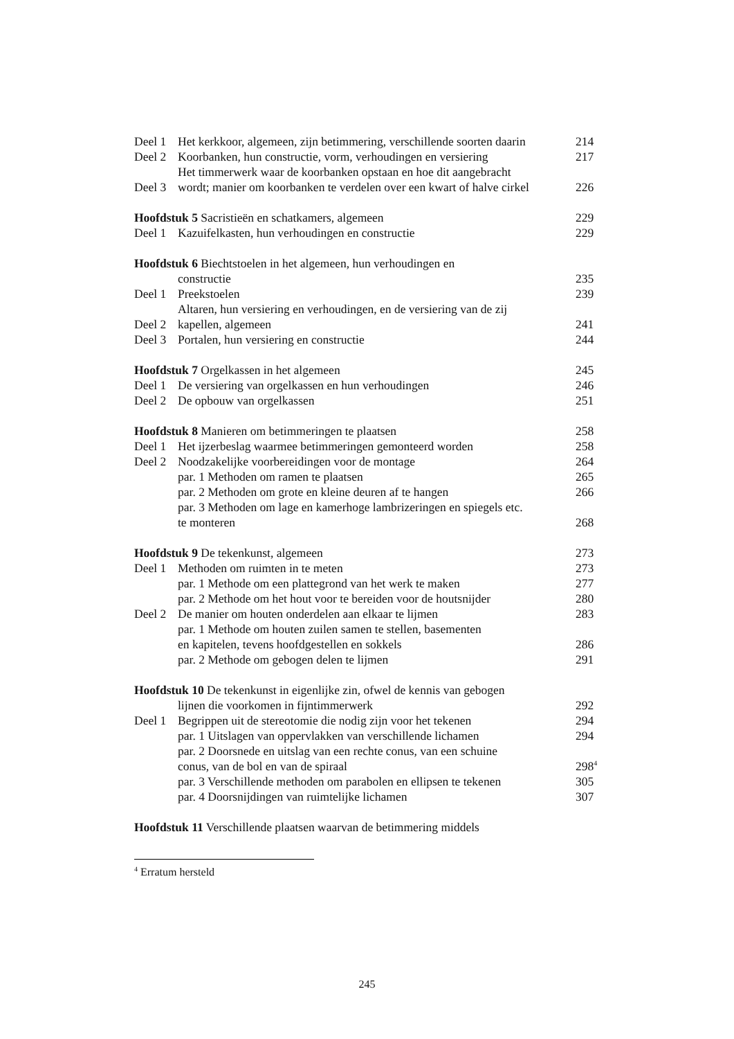| Deel 1 | Het kerkkoor, algemeen, zijn betimmering, verschillende soorten daarin | 214 |
| Deel 2 | Koorbanken, hun constructie, vorm, verhoudingen en versiering | 217 |
| Deel 3 | Het timmerwerk waar de koorbanken opstaan en hoe dit aangebracht wordt; manier om koorbanken te verdelen over een kwart of halve cirkel | 226 |
| Hoofdstuk 5 Sacristieën en schatkamers, algemeen | | 229 |
| Deel 1 | Kazuifelkasten, hun verhoudingen en constructie | 229 |
| Hoofdstuk 6 Biechtstoelen in het algemeen, hun verhoudingen en | | |
| | constructie | 235 |
| Deel 1 | Preekstoelen | 239 |
| Deel 2 | Altaren, hun versiering en verhoudingen, en de versiering van de zij kapellen, algemeen | 241 |
| Deel 3 | Portalen, hun versiering en constructie | 244 |
| Hoofdstuk 7 Orgelkassen in het algemeen | | 245 |
| Deel 1 | De versiering van orgelkassen en hun verhoudingen | 246 |
| Deel 2 | De opbouw van orgelkassen | 251 |
| Hoofdstuk 8 Manieren om betimmeringen te plaatsen | | 258 |
| Deel 1 | Het ijzerbeslag waarmee betimmeringen gemonteerd worden | 258 |
| Deel 2 | Noodzakelijke voorbereidingen voor de montage | 264 |
| | par. 1 Methoden om ramen te plaatsen | 265 |
| | par. 2 Methoden om grote en kleine deuren af te hangen | 266 |
| | par. 3 Methoden om lage en kamerhoge lambrizeringen en spiegels etc. te monteren | 268 |
| Hoofdstuk 9 De tekenkunst, algemeen | | 273 |
| Deel 1 | Methoden om ruimten in te meten | 273 |
| | par. 1 Methode om een plattegrond van het werk te maken | 277 |
| | par. 2 Methode om het hout voor te bereiden voor de houtsnijder | 280 |
| Deel 2 | De manier om houten onderdelen aan elkaar te lijmen | 283 |
| | par. 1 Methode om houten zuilen samen te stellen, basementen en kapitelen, tevens hoofdgestellen en sokkels | 286 |
| | par. 2 Methode om gebogen delen te lijmen | 291 |
| Hoofdstuk 10 De tekenkunst in eigenlijke zin, ofwel de kennis van gebogen | | |
| | lijnen die voorkomen in fijntimmerwerk | 292 |
| Deel 1 | Begrippen uit de stereotomie die nodig zijn voor het tekenen | 294 |
| | par. 1 Uitslagen van oppervlakken van verschillende lichamen | 294 |
| | par. 2 Doorsnede en uitslag van een rechte conus, van een schuine conus, van de bol en van de spiraal | 298<sup>4</sup> |
| | par. 3 Verschillende methoden om parabolen en ellipsen te tekenen | 305 |
| | par. 4 Doorsnijdingen van ruimtelijke lichamen | 307 |
| Hoofdstuk 11 Verschillende plaatsen waarvan de betimmering middels | | |
<sup>4</sup> Erratum hersteld
245